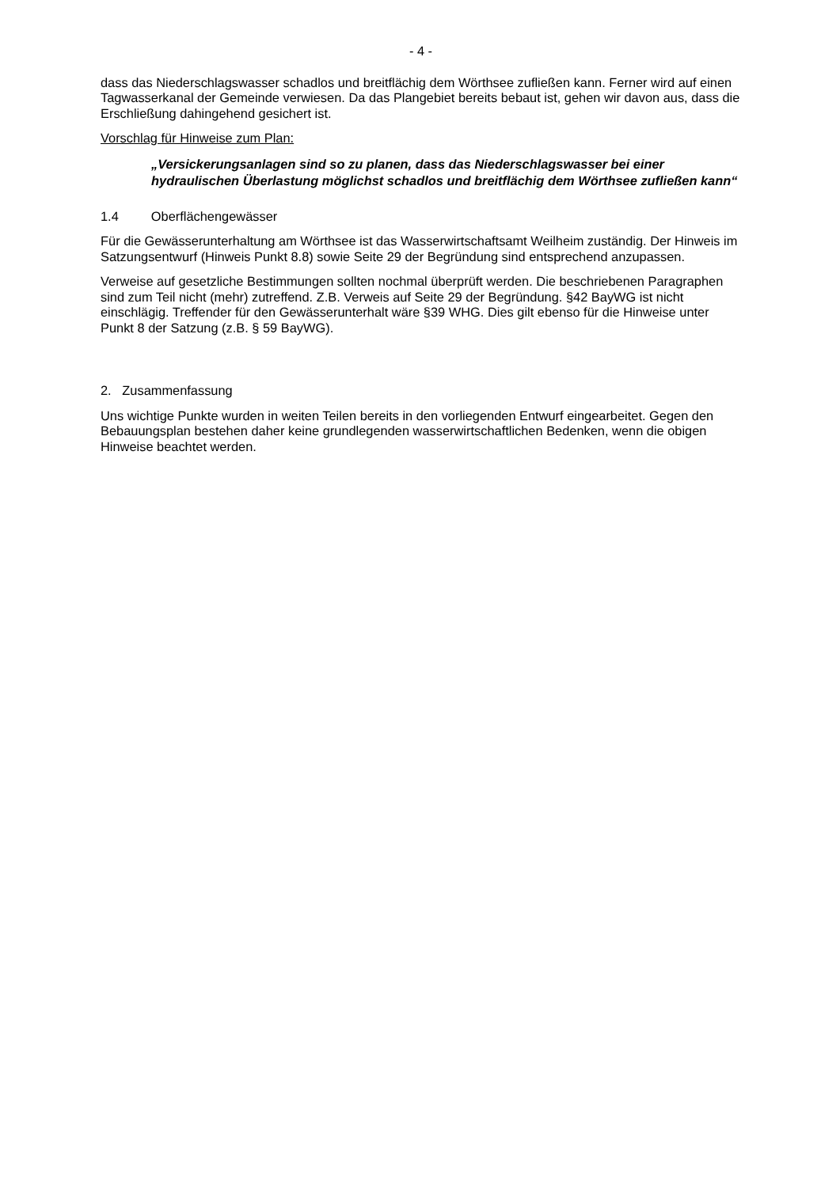- 4 -
dass das Niederschlagswasser schadlos und breitflächig dem Wörthsee zufließen kann. Ferner wird auf einen Tagwasserkanal der Gemeinde verwiesen. Da das Plangebiet bereits bebaut ist, gehen wir davon aus, dass die Erschließung dahingehend gesichert ist.
Vorschlag für Hinweise zum Plan:
„Versickerungsanlagen sind so zu planen, dass das Niederschlagswasser bei einer hydraulischen Überlastung möglichst schadlos und breitflächig dem Wörthsee zufließen kann“
1.4 Oberflächengewässer
Für die Gewässerunterhaltung am Wörthsee ist das Wasserwirtschaftsamt Weilheim zuständig. Der Hinweis im Satzungsentwurf (Hinweis Punkt 8.8) sowie Seite 29 der Begründung sind entsprechend anzupassen.
Verweise auf gesetzliche Bestimmungen sollten nochmal überprüft werden. Die beschriebenen Paragraphen sind zum Teil nicht (mehr) zutreffend. Z.B. Verweis auf Seite 29 der Begründung. §42 BayWG ist nicht einschlägig. Treffender für den Gewässerunterhalt wäre §39 WHG. Dies gilt ebenso für die Hinweise unter Punkt 8 der Satzung (z.B. § 59 BayWG).
2. Zusammenfassung
Uns wichtige Punkte wurden in weiten Teilen bereits in den vorliegenden Entwurf eingearbeitet. Gegen den Bebauungsplan bestehen daher keine grundlegenden wasserwirtschaftlichen Bedenken, wenn die obigen Hinweise beachtet werden.